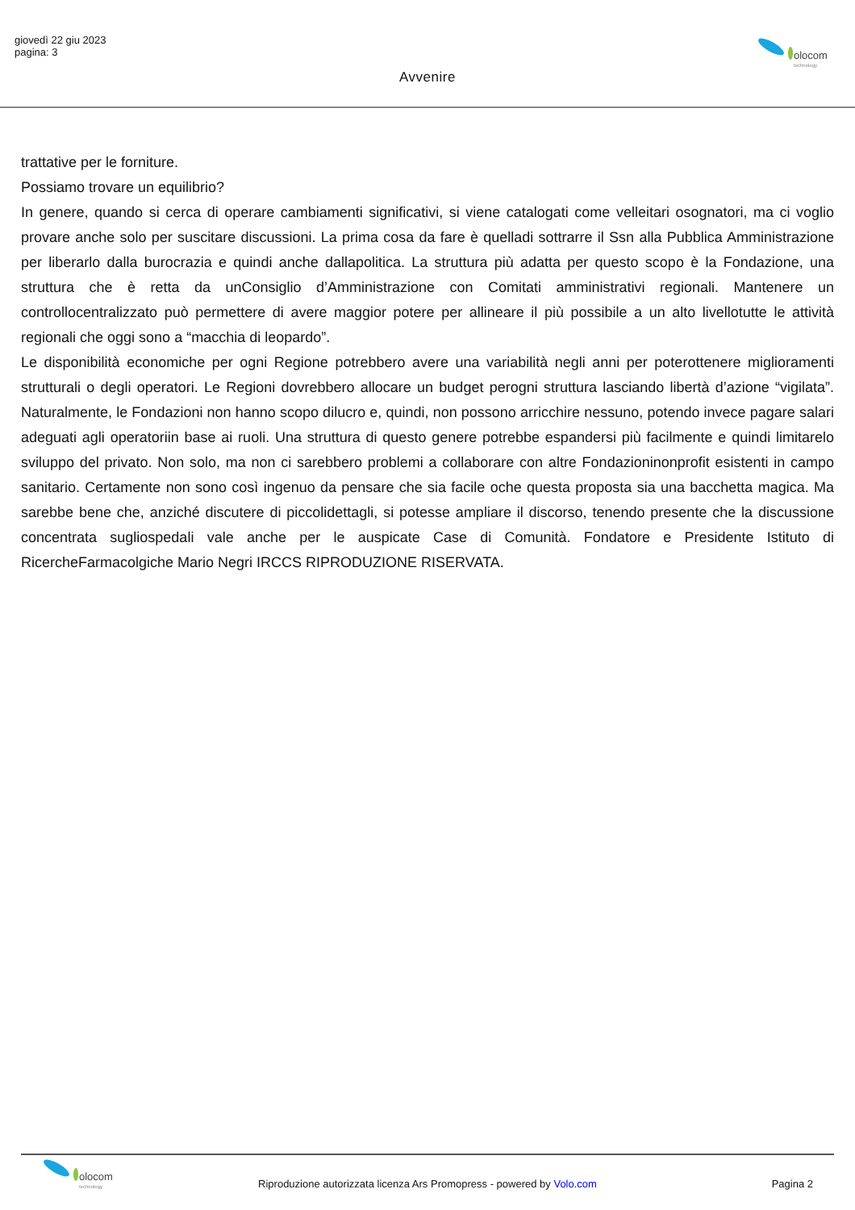giovedì 22 giu 2023
pagina: 3
Avvenire
olocom
technology
trattative per le forniture.
Possiamo trovare un equilibrio?
In genere, quando si cerca di operare cambiamenti significativi, si viene catalogati come velleitari osognatori, ma ci voglio provare anche solo per suscitare discussioni. La prima cosa da fare è quelladi sottrarre il Ssn alla Pubblica Amministrazione per liberarlo dalla burocrazia e quindi anche dallapolitica. La struttura più adatta per questo scopo è la Fondazione, una struttura che è retta da unConsiglio d’Amministrazione con Comitati amministrativi regionali. Mantenere un controllocentralizzato può permettere di avere maggior potere per allineare il più possibile a un alto livellotutte le attività regionali che oggi sono a “macchia di leopardo”.
Le disponibilità economiche per ogni Regione potrebbero avere una variabilità negli anni per poterottenere miglioramenti strutturali o degli operatori. Le Regioni dovrebbero allocare un budget perogni struttura lasciando libertà d’azione “vigilata”. Naturalmente, le Fondazioni non hanno scopo dilucro e, quindi, non possono arricchire nessuno, potendo invece pagare salari adeguati agli operatoriin base ai ruoli. Una struttura di questo genere potrebbe espandersi più facilmente e quindi limitarelo sviluppo del privato. Non solo, ma non ci sarebbero problemi a collaborare con altre Fondazioninonprofit esistenti in campo sanitario. Certamente non sono così ingenuo da pensare che sia facile oche questa proposta sia una bacchetta magica. Ma sarebbe bene che, anziché discutere di piccolidettagli, si potesse ampliare il discorso, tenendo presente che la discussione concentrata sugliospedali vale anche per le auspicate Case di Comunità. Fondatore e Presidente Istituto di RicercheFarmacolgiche Mario Negri IRCCS RIPRODUZIONE RISERVATA.
olocom
technology
Riproduzione autorizzata licenza Ars Promopress - powered by Volo.com
Pagina 2